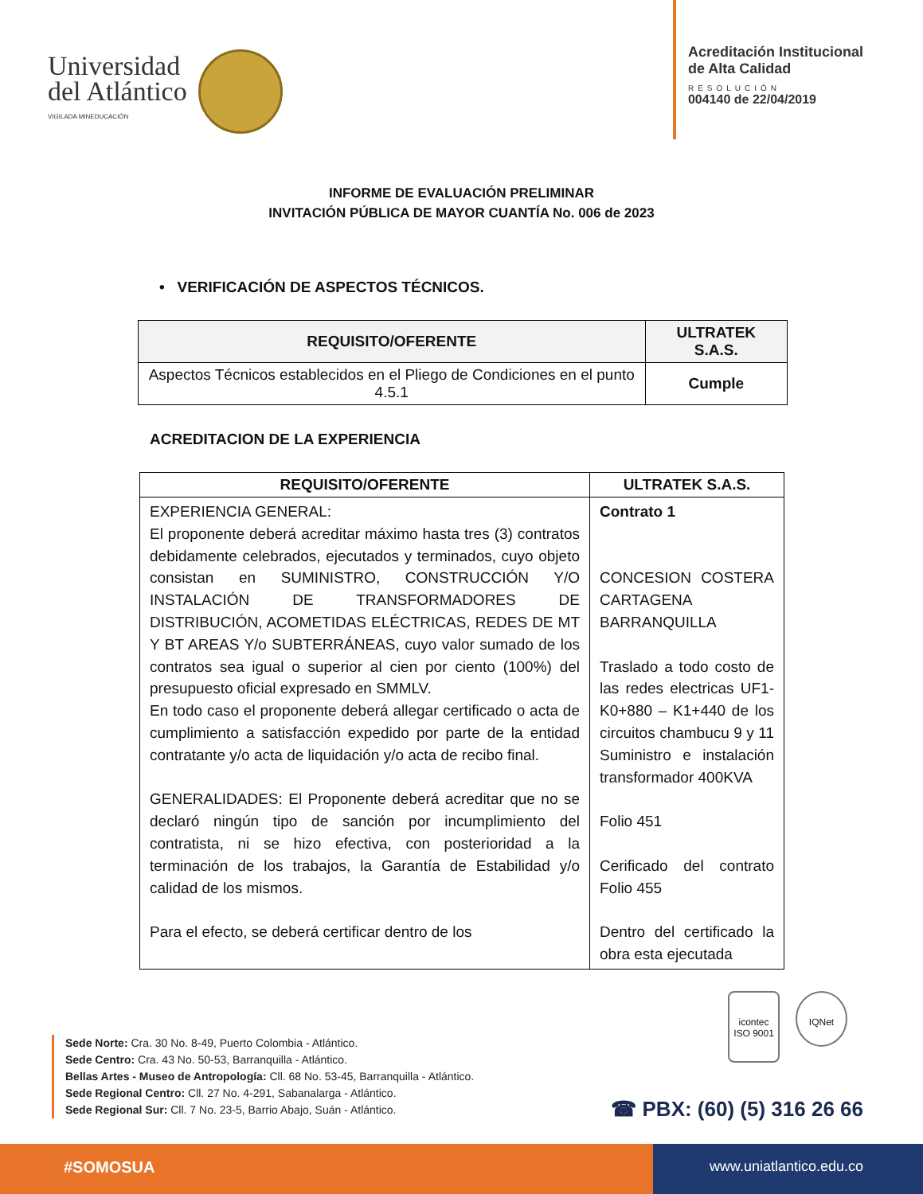Universidad
del Atlántico
VIGILADA MINEDUCACIÓN
Acreditación Institucional
de Alta Calidad
RESOLUCIÓN
004140 de 22/04/2019
INFORME DE EVALUACIÓN PRELIMINAR
INVITACIÓN PÚBLICA DE MAYOR CUANTÍA No. 006 de 2023
• VERIFICACIÓN DE ASPECTOS TÉCNICOS.
| REQUISITO/OFERENTE | ULTRATEK S.A.S. |
| --- | --- |
| Aspectos Técnicos establecidos en el Pliego de Condiciones en el punto 4.5.1 | Cumple |
ACREDITACION DE LA EXPERIENCIA
| REQUISITO/OFERENTE | ULTRATEK S.A.S. |
| --- | --- |
| EXPERIENCIA GENERAL: El proponente deberá acreditar máximo hasta tres (3) contratos debidamente celebrados, ejecutados y terminados, cuyo objeto consistan en SUMINISTRO, CONSTRUCCIÓN Y/O INSTALACIÓN DE TRANSFORMADORES DE DISTRIBUCIÓN, ACOMETIDAS ELÉCTRICAS, REDES DE MT Y BT AREAS Y/o SUBTERRÁNEAS, cuyo valor sumado de los contratos sea igual o superior al cien por ciento (100%) del presupuesto oficial expresado en SMMLV. En todo caso el proponente deberá allegar certificado o acta de cumplimiento a satisfacción expedido por parte de la entidad contratante y/o acta de liquidación y/o acta de recibo final. GENERALIDADES: El Proponente deberá acreditar que no se declaró ningún tipo de sanción por incumplimiento del contratista, ni se hizo efectiva, con posterioridad a la terminación de los trabajos, la Garantía de Estabilidad y/o calidad de los mismos. Para el efecto, se deberá certificar dentro de los | Contrato 1 CONCESION COSTERA CARTAGENA BARRANQUILLA Traslado a todo costo de las redes electricas UF1-K0+880 – K1+440 de los circuitos chambucu 9 y 11 Suministro e instalación transformador 400KVA Folio 451 Cerificado del contrato Folio 455 Dentro del certificado la obra esta ejecutada |
icontec
ISO 9001
IQNet
Sede Norte: Cra. 30 No. 8-49, Puerto Colombia - Atlántico.
Sede Centro: Cra. 43 No. 50-53, Barranquilla - Atlántico.
Bellas Artes - Museo de Antropología: Cll. 68 No. 53-45, Barranquilla - Atlántico.
Sede Regional Centro: Cll. 27 No. 4-291, Sabanalarga - Atlántico.
Sede Regional Sur: Cll. 7 No. 23-5, Barrio Abajo, Suán - Atlántico.
☎ PBX: (60) (5) 316 26 66
#SOMOSUA www.uniatlantico.edu.co